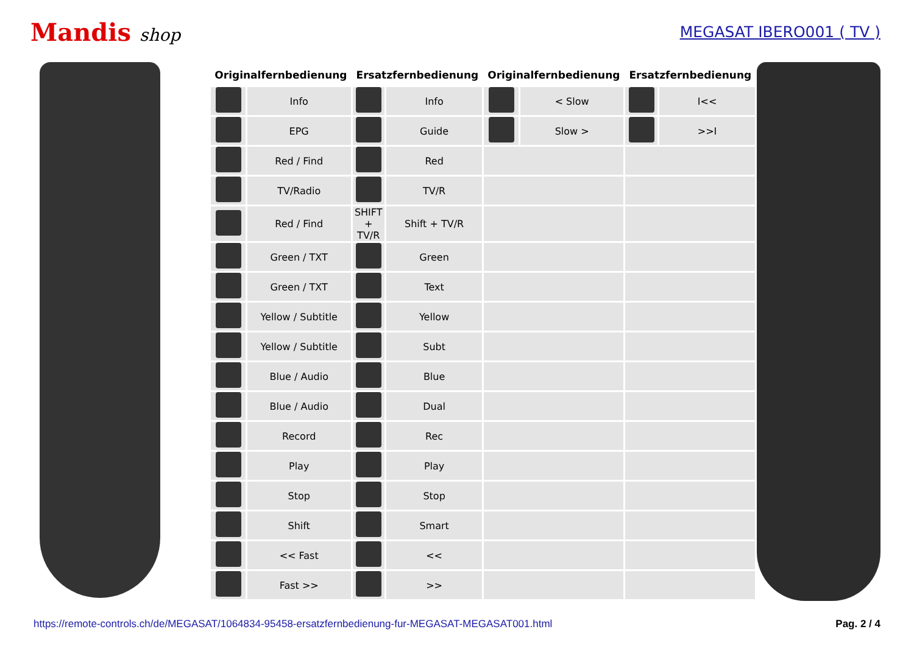Mandis shop MEGASAT IBERO001 ( TV )
| Originalfernbedienung | | Ersatzfernbedienung | | Originalfernbedienung | | Ersatzfernbedienung | |
| --- | --- | --- | --- | --- | --- | --- | --- |
| | Info | | Info | | < Slow | | I<< |
| | EPG | | Guide | | Slow > | | >>I |
| | Red / Find | | Red | | | | |
| | TV/Radio | | TV/R | | | | |
| | Red / Find | SHIFT + TV/R | Shift + TV/R | | | | |
| | Green / TXT | | Green | | | | |
| | Green / TXT | | Text | | | | |
| | Yellow / Subtitle | | Yellow | | | | |
| | Yellow / Subtitle | | Subt | | | | |
| | Blue / Audio | | Blue | | | | |
| | Blue / Audio | | Dual | | | | |
| | Record | | Rec | | | | |
| | Play | | Play | | | | |
| | Stop | | Stop | | | | |
| | Shift | | Smart | | | | |
| | << Fast | | << | | | | |
| | Fast >> | | >> | | | | |
https://remote-controls.ch/de/MEGASAT/1064834-95458-ersatzfernbedienung-fur-MEGASAT-MEGASAT001.html Pag. 2 / 4